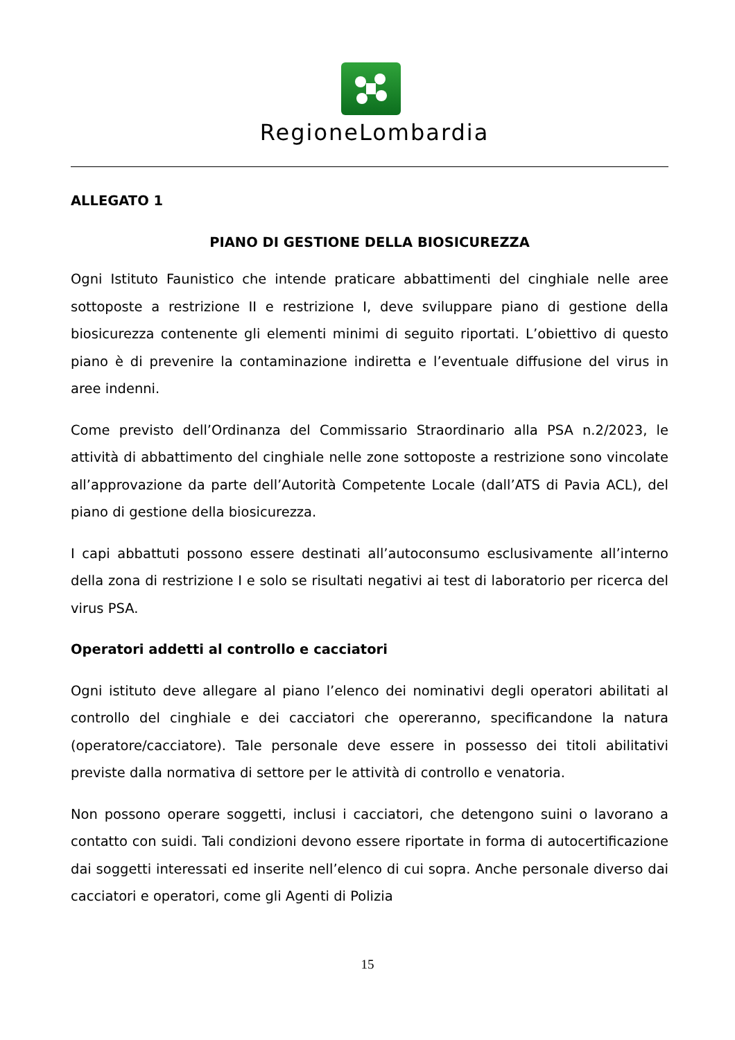RegioneLombardia
ALLEGATO 1
PIANO DI GESTIONE DELLA BIOSICUREZZA
Ogni Istituto Faunistico che intende praticare abbattimenti del cinghiale nelle aree sottoposte a restrizione II e restrizione I, deve sviluppare piano di gestione della biosicurezza contenente gli elementi minimi di seguito riportati. L’obiettivo di questo piano è di prevenire la contaminazione indiretta e l’eventuale diffusione del virus in aree indenni.
Come previsto dell’Ordinanza del Commissario Straordinario alla PSA n.2/2023, le attività di abbattimento del cinghiale nelle zone sottoposte a restrizione sono vincolate all’approvazione da parte dell’Autorità Competente Locale (dall’ATS di Pavia ACL), del piano di gestione della biosicurezza.
I capi abbattuti possono essere destinati all’autoconsumo esclusivamente all’interno della zona di restrizione I e solo se risultati negativi ai test di laboratorio per ricerca del virus PSA.
Operatori addetti al controllo e cacciatori
Ogni istituto deve allegare al piano l’elenco dei nominativi degli operatori abilitati al controllo del cinghiale e dei cacciatori che opereranno, specificandone la natura (operatore/cacciatore). Tale personale deve essere in possesso dei titoli abilitativi previste dalla normativa di settore per le attività di controllo e venatoria.
Non possono operare soggetti, inclusi i cacciatori, che detengono suini o lavorano a contatto con suidi. Tali condizioni devono essere riportate in forma di autocertificazione dai soggetti interessati ed inserite nell’elenco di cui sopra. Anche personale diverso dai cacciatori e operatori, come gli Agenti di Polizia
15